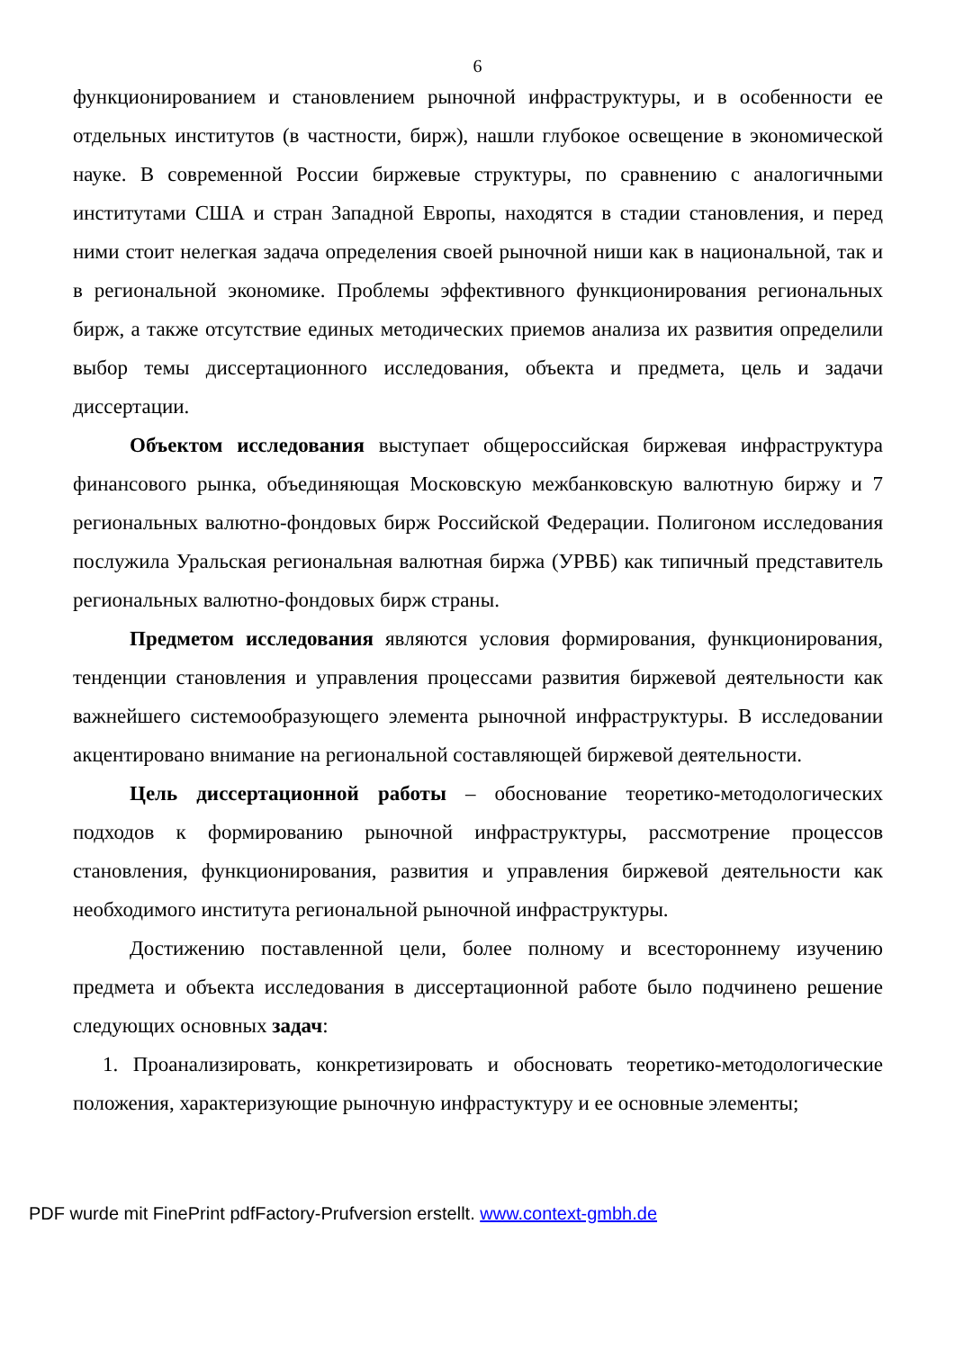6
функционированием и становлением рыночной инфраструктуры, и в особенности ее отдельных институтов (в частности, бирж), нашли глубокое освещение в экономической науке. В современной России биржевые структуры, по сравнению с аналогичными институтами США и стран Западной Европы, находятся в стадии становления, и перед ними стоит нелегкая задача определения своей рыночной ниши как в национальной, так и в региональной экономике. Проблемы эффективного функционирования региональных бирж, а также отсутствие единых методических приемов анализа их развития определили выбор темы диссертационного исследования, объекта и предмета, цель и задачи диссертации.
Объектом исследования выступает общероссийская биржевая инфраструктура финансового рынка, объединяющая Московскую межбанковскую валютную биржу и 7 региональных валютно-фондовых бирж Российской Федерации. Полигоном исследования послужила Уральская региональная валютная биржа (УРВБ) как типичный представитель региональных валютно-фондовых бирж страны.
Предметом исследования являются условия формирования, функционирования, тенденции становления и управления процессами развития биржевой деятельности как важнейшего системообразующего элемента рыночной инфраструктуры. В исследовании акцентировано внимание на региональной составляющей биржевой деятельности.
Цель диссертационной работы – обоснование теоретико-методологических подходов к формированию рыночной инфраструктуры, рассмотрение процессов становления, функционирования, развития и управления биржевой деятельности как необходимого института региональной рыночной инфраструктуры.
Достижению поставленной цели, более полному и всестороннему изучению предмета и объекта исследования в диссертационной работе было подчинено решение следующих основных задач:
1. Проанализировать, конкретизировать и обосновать теоретико-методологические положения, характеризующие рыночную инфрастуктуру и ее основные элементы;
PDF wurde mit FinePrint pdfFactory-Prufversion erstellt. www.context-gmbh.de